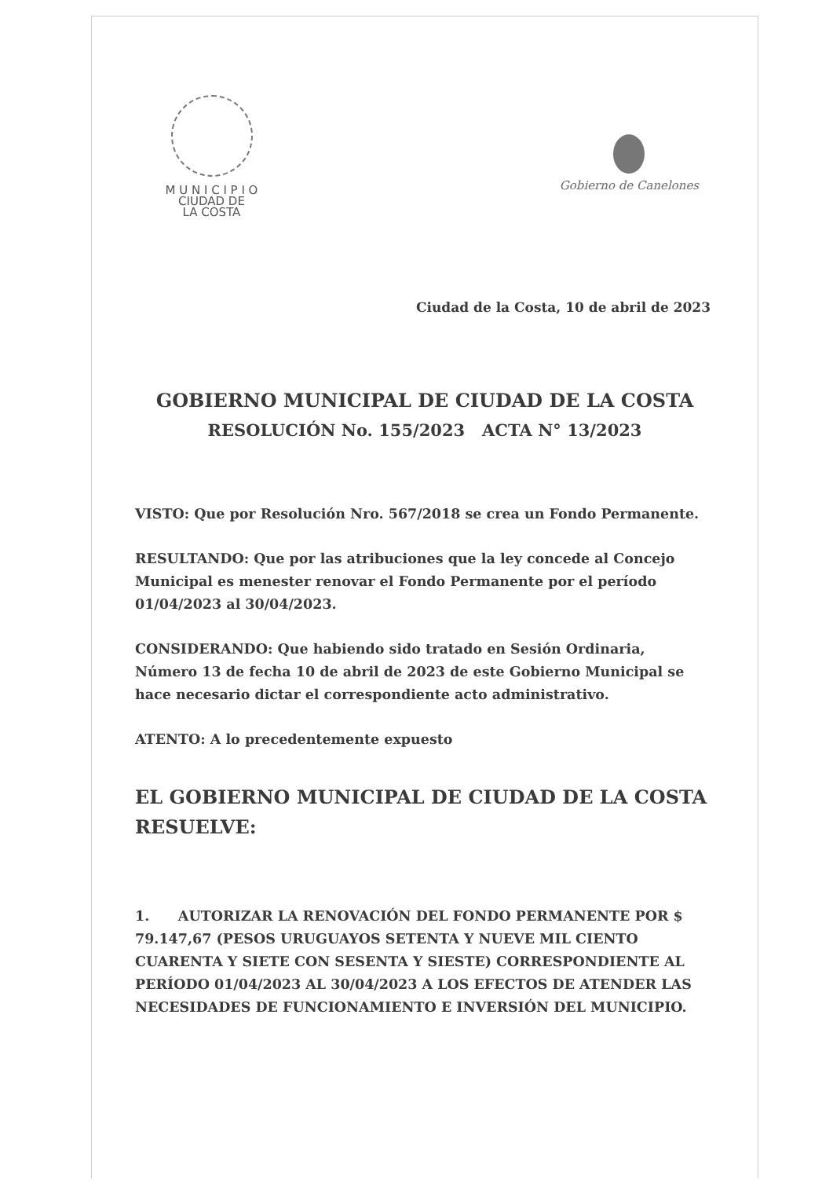M U N I C I P I O
CIUDAD DE
LA COSTA
Gobierno de Canelones
Ciudad de la Costa, 10 de abril de 2023
GOBIERNO MUNICIPAL DE CIUDAD DE LA COSTA
RESOLUCIÓN No. 155/2023 ACTA N° 13/2023
VISTO: Que por Resolución Nro. 567/2018 se crea un Fondo Permanente.
RESULTANDO: Que por las atribuciones que la ley concede al Concejo Municipal es menester renovar el Fondo Permanente por el período 01/04/2023 al 30/04/2023.
CONSIDERANDO: Que habiendo sido tratado en Sesión Ordinaria, Número 13 de fecha 10 de abril de 2023 de este Gobierno Municipal se hace necesario dictar el correspondiente acto administrativo.
ATENTO: A lo precedentemente expuesto
EL GOBIERNO MUNICIPAL DE CIUDAD DE LA COSTA
RESUELVE:
1. AUTORIZAR LA RENOVACIÓN DEL FONDO PERMANENTE POR $ 79.147,67 (PESOS URUGUAYOS SETENTA Y NUEVE MIL CIENTO CUARENTA Y SIETE CON SESENTA Y SIESTE) CORRESPONDIENTE AL PERÍODO 01/04/2023 AL 30/04/2023 A LOS EFECTOS DE ATENDER LAS NECESIDADES DE FUNCIONAMIENTO E INVERSIÓN DEL MUNICIPIO.